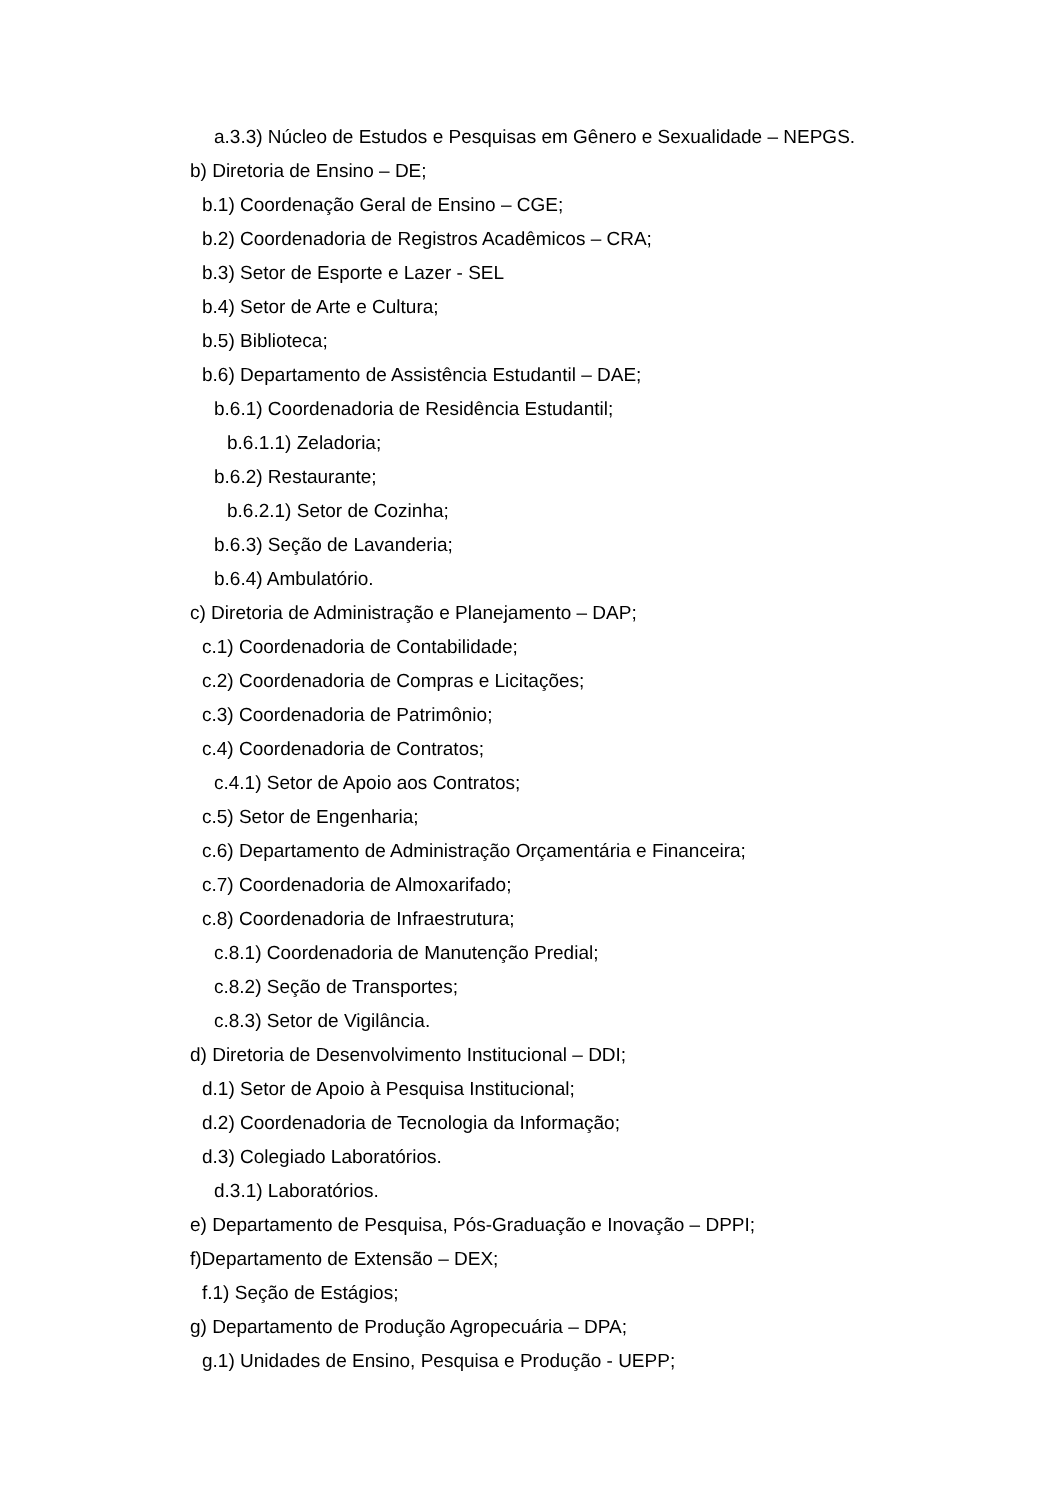a.3.3) Núcleo de Estudos e Pesquisas em Gênero e Sexualidade – NEPGS.
b) Diretoria de Ensino – DE;
b.1) Coordenação Geral de Ensino – CGE;
b.2) Coordenadoria de Registros Acadêmicos – CRA;
b.3) Setor de Esporte e Lazer - SEL
b.4) Setor de Arte e Cultura;
b.5) Biblioteca;
b.6) Departamento de Assistência Estudantil – DAE;
b.6.1) Coordenadoria de Residência Estudantil;
b.6.1.1) Zeladoria;
b.6.2) Restaurante;
b.6.2.1) Setor de Cozinha;
b.6.3) Seção de Lavanderia;
b.6.4) Ambulatório.
c) Diretoria de Administração e Planejamento – DAP;
c.1) Coordenadoria de Contabilidade;
c.2) Coordenadoria de Compras e Licitações;
c.3) Coordenadoria de Patrimônio;
c.4) Coordenadoria de Contratos;
c.4.1) Setor de Apoio aos Contratos;
c.5) Setor de Engenharia;
c.6) Departamento de Administração Orçamentária e Financeira;
c.7) Coordenadoria de Almoxarifado;
c.8) Coordenadoria de Infraestrutura;
c.8.1) Coordenadoria de Manutenção Predial;
c.8.2) Seção de Transportes;
c.8.3) Setor de Vigilância.
d) Diretoria de Desenvolvimento Institucional – DDI;
d.1) Setor de Apoio à Pesquisa Institucional;
d.2) Coordenadoria de Tecnologia da Informação;
d.3) Colegiado Laboratórios.
d.3.1) Laboratórios.
e) Departamento de Pesquisa, Pós-Graduação e Inovação – DPPI;
f)Departamento de Extensão – DEX;
f.1) Seção de Estágios;
g) Departamento de Produção Agropecuária – DPA;
g.1) Unidades de Ensino, Pesquisa e Produção - UEPP;